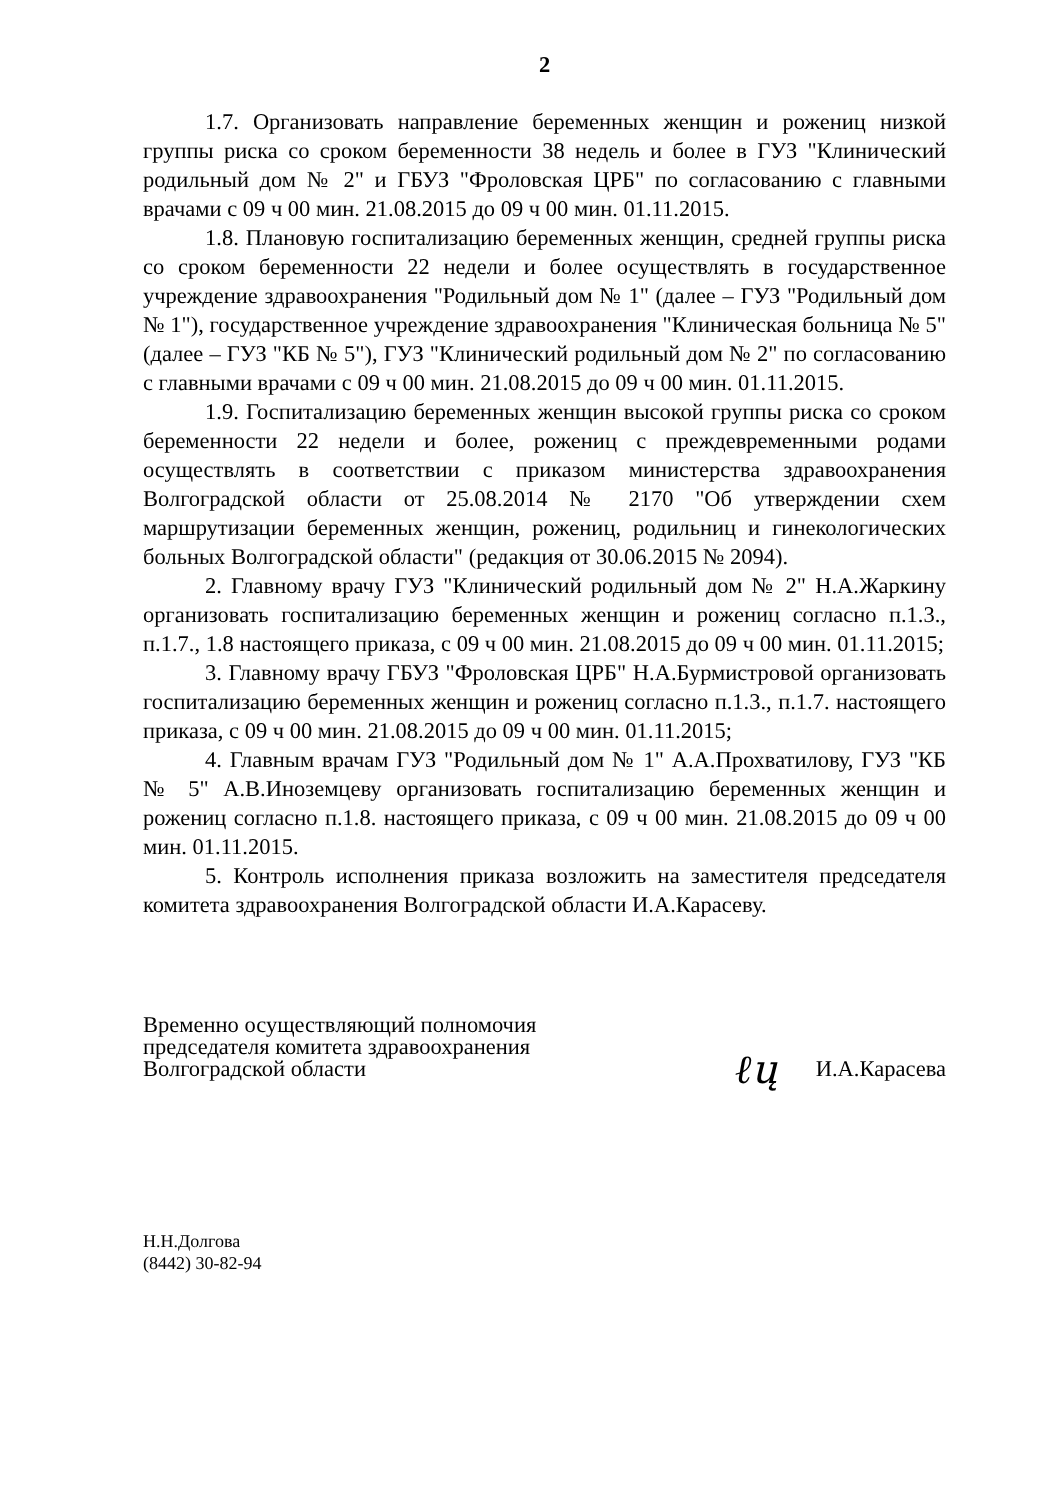2
1.7. Организовать направление беременных женщин и рожениц низкой группы риска со сроком беременности 38 недель и более в ГУЗ "Клинический родильный дом № 2" и ГБУЗ "Фроловская ЦРБ" по согласованию с главными врачами с 09 ч 00 мин. 21.08.2015 до 09 ч 00 мин. 01.11.2015.
1.8. Плановую госпитализацию беременных женщин, средней группы риска со сроком беременности 22 недели и более осуществлять в государственное учреждение здравоохранения "Родильный дом № 1" (далее – ГУЗ "Родильный дом № 1"), государственное учреждение здравоохранения "Клиническая больница № 5" (далее – ГУЗ "КБ № 5"), ГУЗ "Клинический родильный дом № 2" по согласованию с главными врачами с 09 ч 00 мин. 21.08.2015 до 09 ч 00 мин. 01.11.2015.
1.9. Госпитализацию беременных женщин высокой группы риска со сроком беременности 22 недели и более, рожениц с преждевременными родами осуществлять в соответствии с приказом министерства здравоохранения Волгоградской области от 25.08.2014 № 2170 "Об утверждении схем маршрутизации беременных женщин, рожениц, родильниц и гинекологических больных Волгоградской области" (редакция от 30.06.2015 № 2094).
2. Главному врачу ГУЗ "Клинический родильный дом № 2" Н.А.Жаркину организовать госпитализацию беременных женщин и рожениц согласно п.1.3., п.1.7., 1.8 настоящего приказа, с 09 ч 00 мин. 21.08.2015 до 09 ч 00 мин. 01.11.2015;
3. Главному врачу ГБУЗ "Фроловская ЦРБ" Н.А.Бурмистровой организовать госпитализацию беременных женщин и рожениц согласно п.1.3., п.1.7. настоящего приказа, с 09 ч 00 мин. 21.08.2015 до 09 ч 00 мин. 01.11.2015;
4. Главным врачам ГУЗ "Родильный дом № 1" А.А.Прохватилову, ГУЗ "КБ № 5" А.В.Иноземцеву организовать госпитализацию беременных женщин и рожениц согласно п.1.8. настоящего приказа, с 09 ч 00 мин. 21.08.2015 до 09 ч 00 мин. 01.11.2015.
5. Контроль исполнения приказа возложить на заместителя председателя комитета здравоохранения Волгоградской области И.А.Карасеву.
Временно осуществляющий полномочия
председателя комитета здравоохранения
Волгоградской области
ℓų
И.А.Карасева
Н.Н.Долгова
(8442) 30-82-94